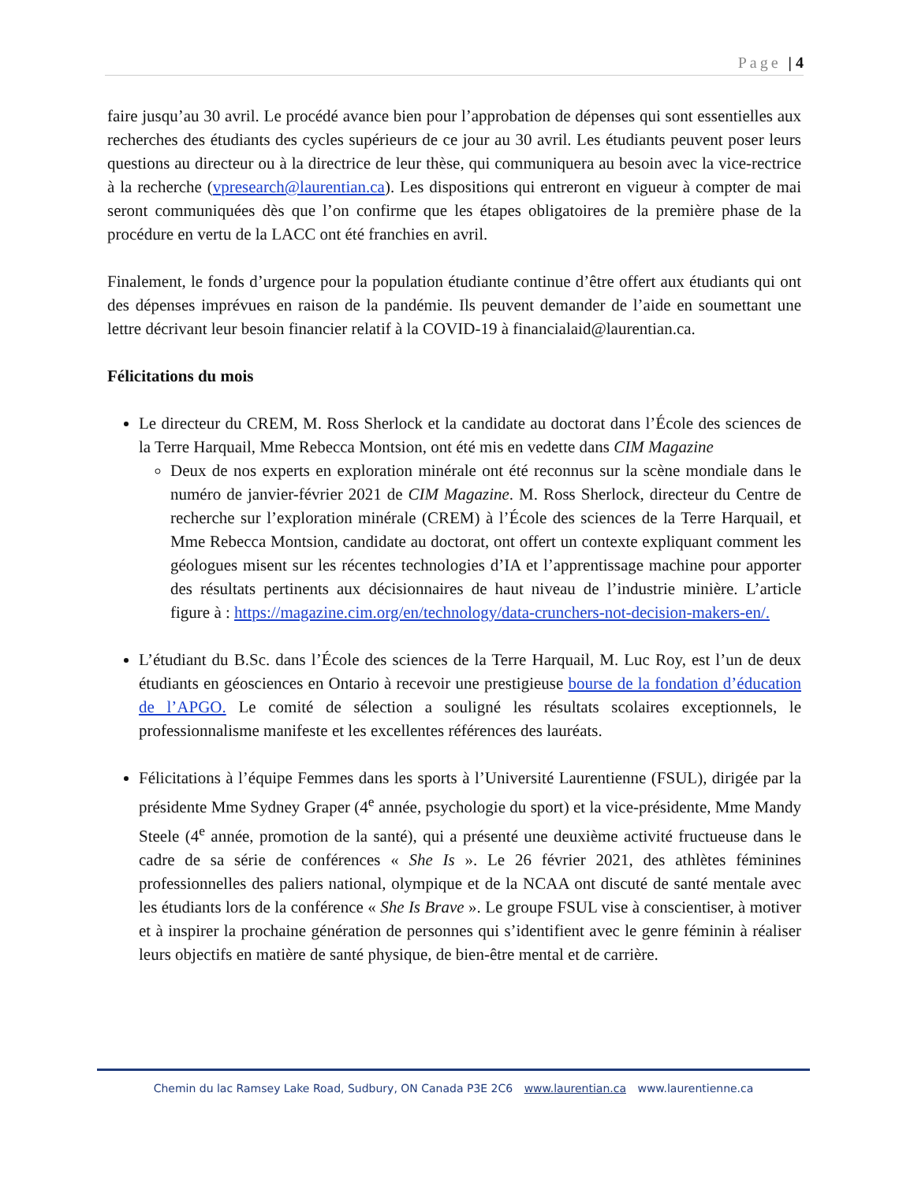Page | 4
faire jusqu’au 30 avril. Le procédé avance bien pour l’approbation de dépenses qui sont essentielles aux recherches des étudiants des cycles supérieurs de ce jour au 30 avril. Les étudiants peuvent poser leurs questions au directeur ou à la directrice de leur thèse, qui communiquera au besoin avec la vice-rectrice à la recherche (vpresearch@laurentian.ca). Les dispositions qui entreront en vigueur à compter de mai seront communiquées dès que l’on confirme que les étapes obligatoires de la première phase de la procédure en vertu de la LACC ont été franchies en avril.
Finalement, le fonds d’urgence pour la population étudiante continue d’être offert aux étudiants qui ont des dépenses imprévues en raison de la pandémie. Ils peuvent demander de l’aide en soumettant une lettre décrivant leur besoin financier relatif à la COVID-19 à financialaid@laurentian.ca.
Félicitations du mois
Le directeur du CREM, M. Ross Sherlock et la candidate au doctorat dans l’École des sciences de la Terre Harquail, Mme Rebecca Montsion, ont été mis en vedette dans CIM Magazine
Deux de nos experts en exploration minérale ont été reconnus sur la scène mondiale dans le numéro de janvier-février 2021 de CIM Magazine. M. Ross Sherlock, directeur du Centre de recherche sur l’exploration minérale (CREM) à l’École des sciences de la Terre Harquail, et Mme Rebecca Montsion, candidate au doctorat, ont offert un contexte expliquant comment les géologues misent sur les récentes technologies d’IA et l’apprentissage machine pour apporter des résultats pertinents aux décisionnaires de haut niveau de l’industrie minière. L’article figure à : https://magazine.cim.org/en/technology/data-crunchers-not-decision-makers-en/.
L’étudiant du B.Sc. dans l’École des sciences de la Terre Harquail, M. Luc Roy, est l’un de deux étudiants en géosciences en Ontario à recevoir une prestigieuse bourse de la fondation d’éducation de l’APGO. Le comité de sélection a souligné les résultats scolaires exceptionnels, le professionnalisme manifeste et les excellentes références des lauréats.
Félicitations à l’équipe Femmes dans les sports à l’Université Laurentienne (FSUL), dirigée par la présidente Mme Sydney Graper (4<sup>e</sup> année, psychologie du sport) et la vice-présidente, Mme Mandy Steele (4<sup>e</sup> année, promotion de la santé), qui a présenté une deuxième activité fructueuse dans le cadre de sa série de conférences « She Is ». Le 26 février 2021, des athlètes féminines professionnelles des paliers national, olympique et de la NCAA ont discuté de santé mentale avec les étudiants lors de la conférence « She Is Brave ». Le groupe FSUL vise à conscientiser, à motiver et à inspirer la prochaine génération de personnes qui s’identifient avec le genre féminin à réaliser leurs objectifs en matière de santé physique, de bien-être mental et de carrière.
Chemin du lac Ramsey Lake Road, Sudbury, ON Canada P3E 2C6 www.laurentian.ca www.laurentienne.ca